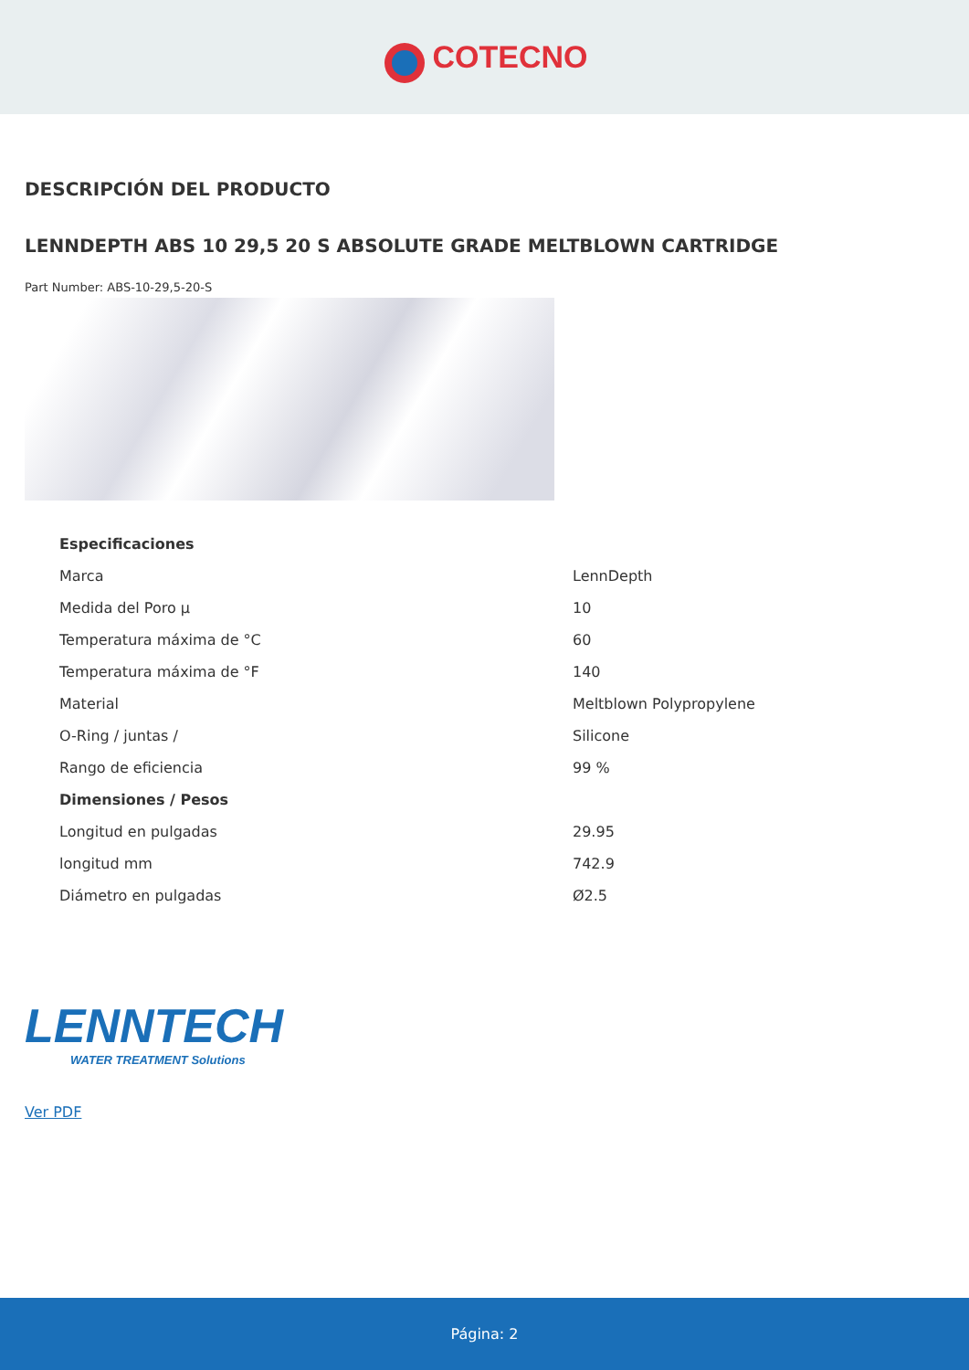COTECNO
DESCRIPCIÓN DEL PRODUCTO
LENNDEPTH ABS 10 29,5 20 S ABSOLUTE GRADE MELTBLOWN CARTRIDGE
Part Number: ABS-10-29,5-20-S
| Especificaciones | |
| --- | --- |
| Marca | LennDepth |
| Medida del Poro µ | 10 |
| Temperatura máxima de °C | 60 |
| Temperatura máxima de °F | 140 |
| Material | Meltblown Polypropylene |
| O-Ring / juntas / | Silicone |
| Rango de eficiencia | 99 % |
| Dimensiones / Pesos | |
| Longitud en pulgadas | 29.95 |
| longitud mm | 742.9 |
| Diámetro en pulgadas | Ø2.5 |
LENNTECH
WATER TREATMENT Solutions
Ver PDF
Página: 2